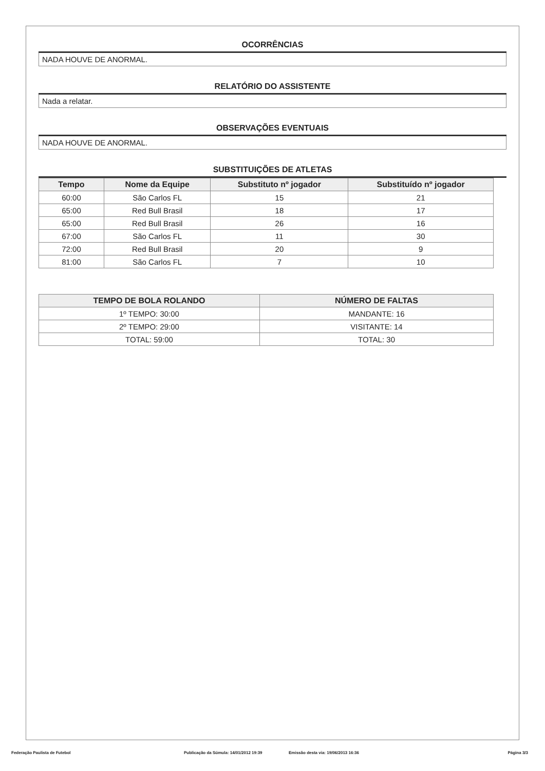OCORRÊNCIAS
NADA HOUVE DE ANORMAL.
RELATÓRIO DO ASSISTENTE
Nada a relatar.
OBSERVAÇÕES EVENTUAIS
NADA HOUVE DE ANORMAL.
SUBSTITUIÇÕES DE ATLETAS
| Tempo | Nome da Equipe | Substituto nº jogador | Substituído nº jogador |
| --- | --- | --- | --- |
| 60:00 | São Carlos FL | 15 | 21 |
| 65:00 | Red Bull Brasil | 18 | 17 |
| 65:00 | Red Bull Brasil | 26 | 16 |
| 67:00 | São Carlos FL | 11 | 30 |
| 72:00 | Red Bull Brasil | 20 | 9 |
| 81:00 | São Carlos FL | 7 | 10 |
| TEMPO DE BOLA ROLANDO | NÚMERO DE FALTAS |
| --- | --- |
| 1º TEMPO: 30:00 | MANDANTE: 16 |
| 2º TEMPO: 29:00 | VISITANTE: 14 |
| TOTAL: 59:00 | TOTAL: 30 |
Federação Paulista de Futebol Publicação da Súmula: 14/01/2012 19:39 Emissão desta via: 19/06/2013 16:36 Página 3/3